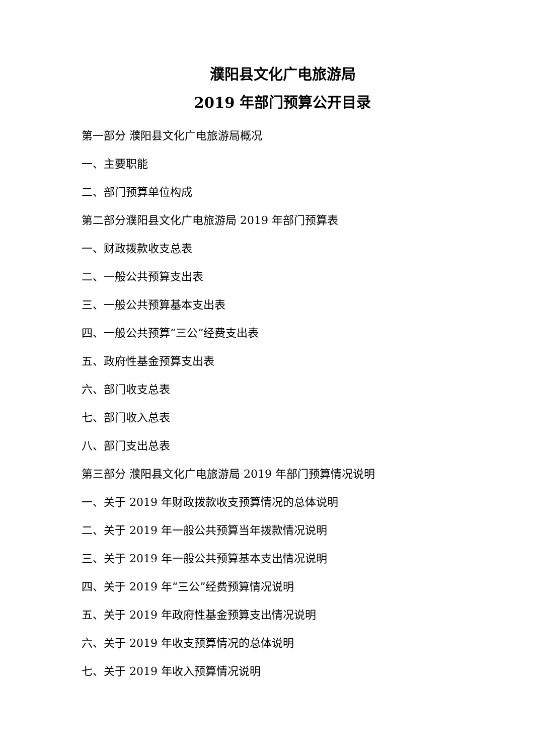濮阳县文化广电旅游局
2019 年部门预算公开目录
第一部分 濮阳县文化广电旅游局概况
一、主要职能
二、部门预算单位构成
第二部分濮阳县文化广电旅游局 2019 年部门预算表
一、财政拨款收支总表
二、一般公共预算支出表
三、一般公共预算基本支出表
四、一般公共预算“三公”经费支出表
五、政府性基金预算支出表
六、部门收支总表
七、部门收入总表
八、部门支出总表
第三部分 濮阳县文化广电旅游局 2019 年部门预算情况说明
一、关于 2019 年财政拨款收支预算情况的总体说明
二、关于 2019 年一般公共预算当年拨款情况说明
三、关于 2019 年一般公共预算基本支出情况说明
四、关于 2019 年“三公”经费预算情况说明
五、关于 2019 年政府性基金预算支出情况说明
六、关于 2019 年收支预算情况的总体说明
七、关于 2019 年收入预算情况说明